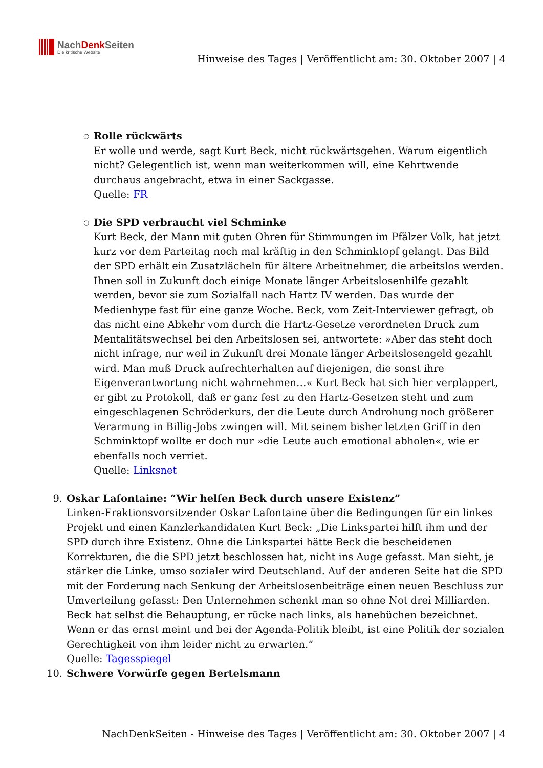NachDenk Seiten
Die kritische Website
Hinweise des Tages | Veröffentlicht am: 30. Oktober 2007 | 4
Rolle rückwärts
Er wolle und werde, sagt Kurt Beck, nicht rückwärtsgehen. Warum eigentlich nicht? Gelegentlich ist, wenn man weiterkommen will, eine Kehrtwende durchaus angebracht, etwa in einer Sackgasse.
Quelle: FR
Die SPD verbraucht viel Schminke
Kurt Beck, der Mann mit guten Ohren für Stimmungen im Pfälzer Volk, hat jetzt kurz vor dem Parteitag noch mal kräftig in den Schminktopf gelangt. Das Bild der SPD erhält ein Zusatzlächeln für ältere Arbeitnehmer, die arbeitslos werden. Ihnen soll in Zukunft doch einige Monate länger Arbeitslosenhilfe gezahlt werden, bevor sie zum Sozialfall nach Hartz IV werden. Das wurde der Medienhype fast für eine ganze Woche. Beck, vom Zeit-Interviewer gefragt, ob das nicht eine Abkehr vom durch die Hartz-Gesetze verordneten Druck zum Mentalitätswechsel bei den Arbeitslosen sei, antwortete: »Aber das steht doch nicht infrage, nur weil in Zukunft drei Monate länger Arbeitslosengeld gezahlt wird. Man muß Druck aufrechterhalten auf diejenigen, die sonst ihre Eigenverantwortung nicht wahrnehmen…« Kurt Beck hat sich hier verplappert, er gibt zu Protokoll, daß er ganz fest zu den Hartz-Gesetzen steht und zum eingeschlagenen Schröderkurs, der die Leute durch Androhung noch größerer Verarmung in Billig-Jobs zwingen will. Mit seinem bisher letzten Griff in den Schminktopf wollte er doch nur »die Leute auch emotional abholen«, wie er ebenfalls noch verriet.
Quelle: Linksnet
9. Oskar Lafontaine: “Wir helfen Beck durch unsere Existenz”
Linken-Fraktionsvorsitzender Oskar Lafontaine über die Bedingungen für ein linkes Projekt und einen Kanzlerkandidaten Kurt Beck: „Die Linkspartei hilft ihm und der SPD durch ihre Existenz. Ohne die Linkspartei hätte Beck die bescheidenen Korrekturen, die die SPD jetzt beschlossen hat, nicht ins Auge gefasst. Man sieht, je stärker die Linke, umso sozialer wird Deutschland. Auf der anderen Seite hat die SPD mit der Forderung nach Senkung der Arbeitslosenbeiträge einen neuen Beschluss zur Umverteilung gefasst: Den Unternehmen schenkt man so ohne Not drei Milliarden. Beck hat selbst die Behauptung, er rücke nach links, als hanebüchen bezeichnet. Wenn er das ernst meint und bei der Agenda-Politik bleibt, ist eine Politik der sozialen Gerechtigkeit von ihm leider nicht zu erwarten.“
Quelle: Tagesspiegel
10. Schwere Vorwürfe gegen Bertelsmann
NachDenkSeiten - Hinweise des Tages | Veröffentlicht am: 30. Oktober 2007 | 4